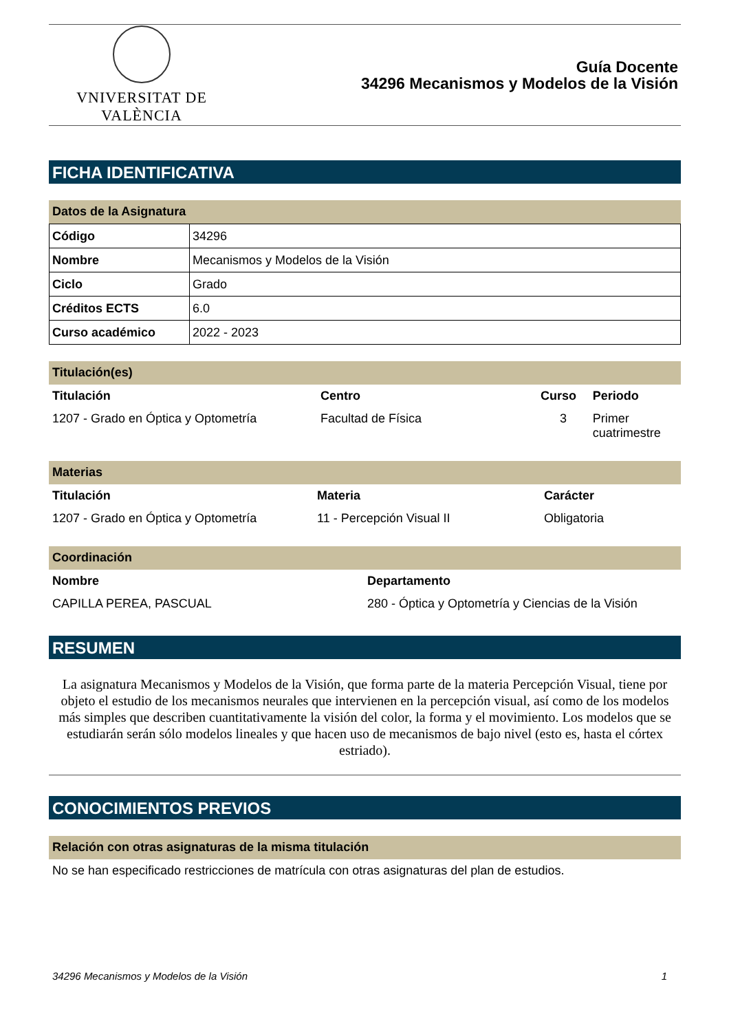VNIVERSITAT DE VALÈNCIA
Guía Docente
34296 Mecanismos y Modelos de la Visión
FICHA IDENTIFICATIVA
Datos de la Asignatura
| Código | 34296 |
| Nombre | Mecanismos y Modelos de la Visión |
| Ciclo | Grado |
| Créditos ECTS | 6.0 |
| Curso académico | 2022 - 2023 |
Titulación(es)
| Titulación | Centro | Curso | Periodo |
| --- | --- | --- | --- |
| 1207 - Grado en Óptica y Optometría | Facultad de Física | 3 | Primer cuatrimestre |
Materias
| Titulación | Materia | Carácter |
| --- | --- | --- |
| 1207 - Grado en Óptica y Optometría | 11 - Percepción Visual II | Obligatoria |
Coordinación
| Nombre | Departamento |
| --- | --- |
| CAPILLA PEREA, PASCUAL | 280 - Óptica y Optometría y Ciencias de la Visión |
RESUMEN
La asignatura Mecanismos y Modelos de la Visión, que forma parte de la materia Percepción Visual, tiene por objeto el estudio de los mecanismos neurales que intervienen en la percepción visual, así como de los modelos más simples que describen cuantitativamente la visión del color, la forma y el movimiento. Los modelos que se estudiarán serán sólo modelos lineales y que hacen uso de mecanismos de bajo nivel (esto es, hasta el córtex estriado).
CONOCIMIENTOS PREVIOS
Relación con otras asignaturas de la misma titulación
No se han especificado restricciones de matrícula con otras asignaturas del plan de estudios.
34296 Mecanismos y Modelos de la Visión 1